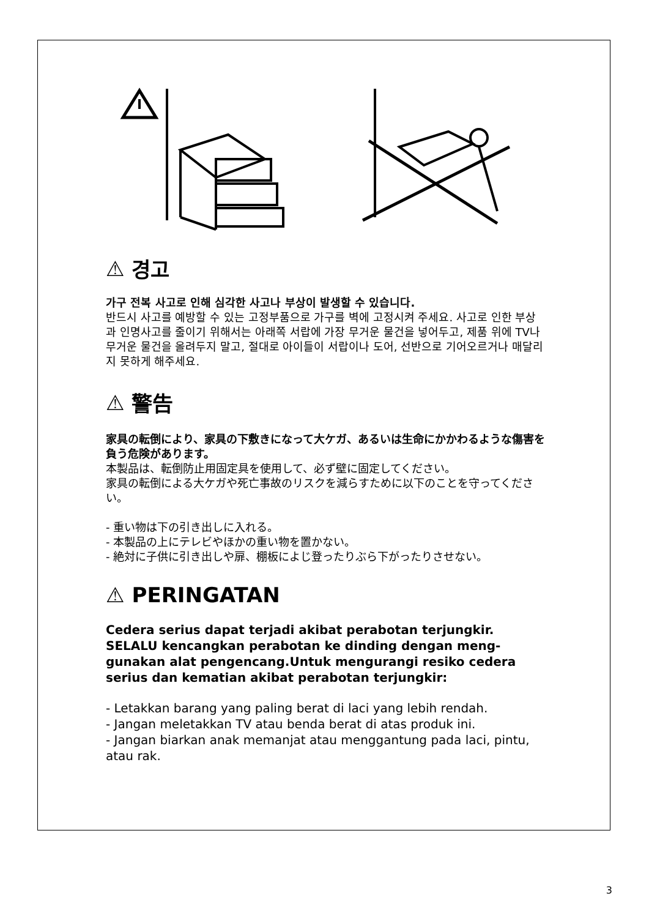⚠ 경고
가구 전복 사고로 인해 심각한 사고나 부상이 발생할 수 있습니다.
반드시 사고를 예방할 수 있는 고정부품으로 가구를 벽에 고정시켜 주세요. 사고로 인한 부상과 인명사고를 줄이기 위해서는 아래쪽 서랍에 가장 무거운 물건을 넣어두고, 제품 위에 TV나 무거운 물건을 올려두지 말고, 절대로 아이들이 서랍이나 도어, 선반으로 기어오르거나 매달리지 못하게 해주세요.
⚠ 警告
家具の転倒により、家具の下敷きになって大ケガ、あるいは生命にかかわるような傷害を負う危険があります。
本製品は、転倒防止用固定具を使用して、必ず壁に固定してください。
家具の転倒による大ケガや死亡事故のリスクを減らすために以下のことを守ってください。
- 重い物は下の引き出しに入れる。
- 本製品の上にテレビやほかの重い物を置かない。
- 絶対に子供に引き出しや扉、棚板によじ登ったりぶら下がったりさせない。
⚠ PERINGATAN
Cedera serius dapat terjadi akibat perabotan terjungkir. SELALU kencangkan perabotan ke dinding dengan meng-gunakan alat pengencang.Untuk mengurangi resiko cedera serius dan kematian akibat perabotan terjungkir:
- Letakkan barang yang paling berat di laci yang lebih rendah.
- Jangan meletakkan TV atau benda berat di atas produk ini.
- Jangan biarkan anak memanjat atau menggantung pada laci, pintu, atau rak.
3